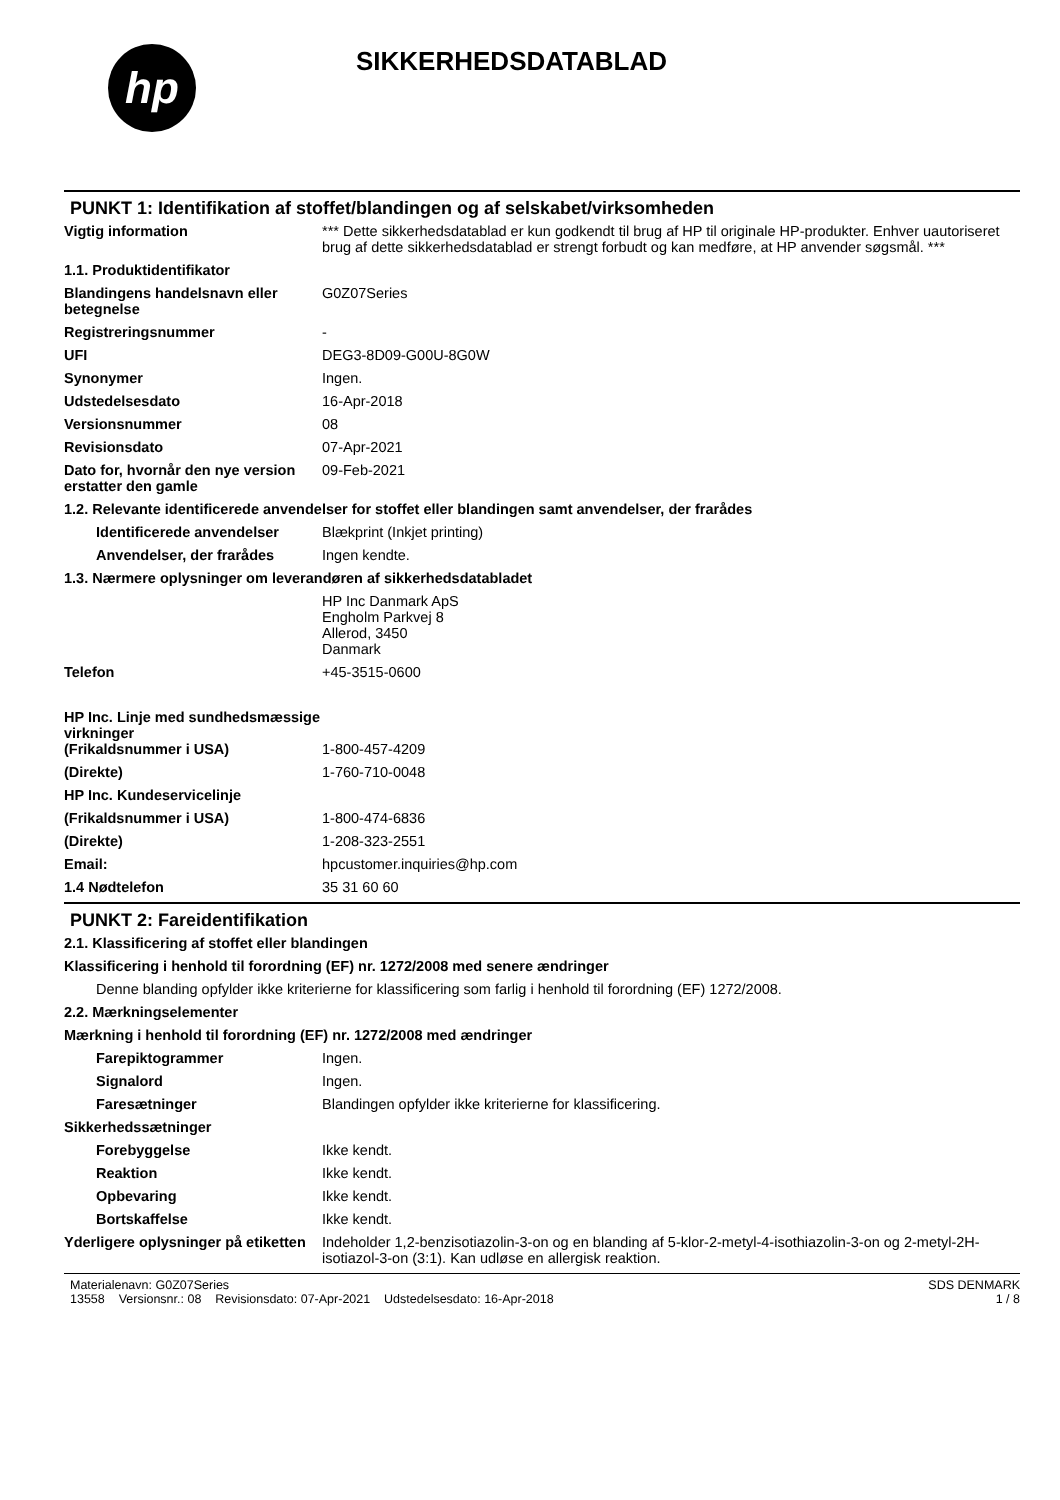hp
SIKKERHEDSDATABLAD
PUNKT 1: Identifikation af stoffet/blandingen og af selskabet/virksomheden
Vigtig information *** Dette sikkerhedsdatablad er kun godkendt til brug af HP til originale HP-produkter. Enhver uautoriseret brug af dette sikkerhedsdatablad er strengt forbudt og kan medføre, at HP anvender søgsmål. ***
1.1. Produktidentifikator
Blandingens handelsnavn eller betegnelse
G0Z07Series
Registreringsnummer -
UFI DEG3-8D09-G00U-8G0W
Synonymer Ingen.
Udstedelsesdato 16-Apr-2018
Versionsnummer 08
Revisionsdato 07-Apr-2021
Dato for, hvornår den nye version erstatter den gamle
09-Feb-2021
1.2. Relevante identificerede anvendelser for stoffet eller blandingen samt anvendelser, der frarådes
Identificerede anvendelser
Blækprint (Inkjet printing)
Anvendelser, der frarådes Ingen kendte.
1.3. Nærmere oplysninger om leverandøren af sikkerhedsdatabladet
HP Inc Danmark ApS
Engholm Parkvej 8
Allerod, 3450
Danmark
Telefon +45-3515-0600
HP Inc. Linje med sundhedsmæssige virkninger
(Frikaldsnummer i USA)
1-800-457-4209
(Direkte) 1-760-710-0048
HP Inc. Kundeservicelinje
(Frikaldsnummer i USA) 1-800-474-6836
(Direkte) 1-208-323-2551
Email: hpcustomer.inquiries@hp.com
1.4 Nødtelefon 35 31 60 60
PUNKT 2: Fareidentifikation
2.1. Klassificering af stoffet eller blandingen
Klassificering i henhold til forordning (EF) nr. 1272/2008 med senere ændringer
Denne blanding opfylder ikke kriterierne for klassificering som farlig i henhold til forordning (EF) 1272/2008.
2.2. Mærkningselementer
Mærkning i henhold til forordning (EF) nr. 1272/2008 med ændringer
Farepiktogrammer Ingen.
Signalord Ingen.
Faresætninger Blandingen opfylder ikke kriterierne for klassificering.
Sikkerhedssætninger
Forebyggelse Ikke kendt.
Reaktion Ikke kendt.
Opbevaring Ikke kendt.
Bortskaffelse Ikke kendt.
Yderligere oplysninger på etiketten
Indeholder 1,2-benzisotiazolin-3-on og en blanding af 5-klor-2-metyl-4-isothiazolin-3-on og 2-metyl-2H-isotiazol-3-on (3:1). Kan udløse en allergisk reaktion.
Materialenavn: G0Z07Series
13558 Versionsnr.: 08 Revisionsdato: 07-Apr-2021 Udstedelsesdato: 16-Apr-2018
SDS DENMARK
1 / 8